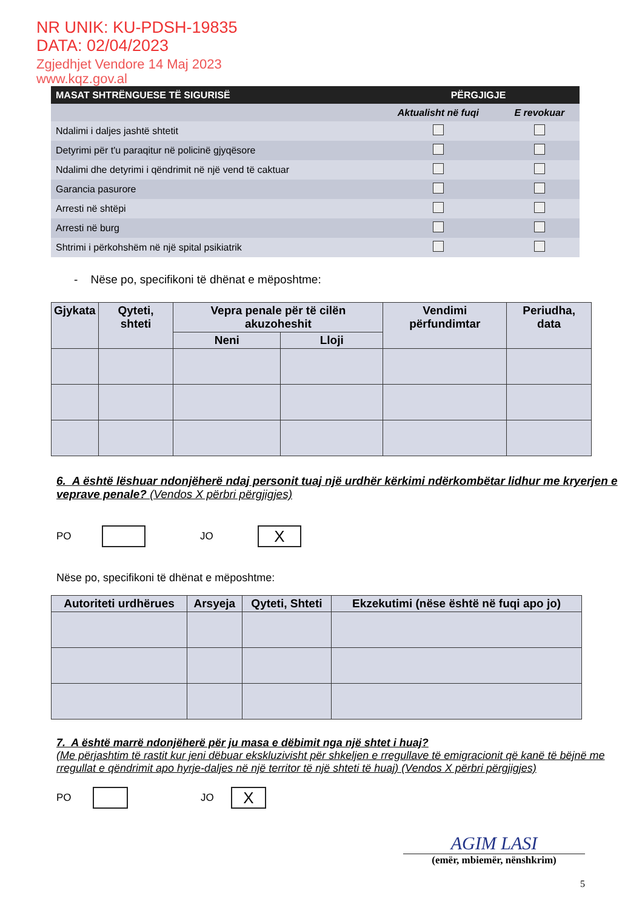NR UNIK: KU-PDSH-19835
DATA: 02/04/2023
Zgjedhjet Vendore 14 Maj 2023
www.kqz.gov.al
| MASAT SHTRËNGUESE TË SIGURISË | PËRGJIGJE | |
| | Aktualisht në fuqi | E revokuar |
| Ndalimi i daljes jashtë shtetit | | |
| Detyrimi për t'u paraqitur në policinë gjyqësore | | |
| Ndalimi dhe detyrimi i qëndrimit në një vend të caktuar | | |
| Garancia pasurore | | |
| Arresti në shtëpi | | |
| Arresti në burg | | |
| Shtrimi i përkohshëm në një spital psikiatrik | | |
- Nëse po, specifikoni të dhënat e mëposhtme:
| Gjykata | Qyteti, shteti | Vepra penale për të cilën akuzoheshit | | Vendimi përfundimtar | Periudha, data |
| --- | --- | --- | --- | --- | --- |
| | | Neni | Lloji | | |
6. A është lëshuar ndonjëherë ndaj personit tuaj një urdhër kërkimi ndërkombëtar lidhur me kryerjen e veprave penale? (Vendos X përbri përgjigjes)
PO JO X
Nëse po, specifikoni të dhënat e mëposhtme:
| Autoriteti urdhërues | Arsyeja | Qyteti, Shteti | Ekzekutimi (nëse është në fuqi apo jo) |
| --- | --- | --- | --- |
7. A është marrë ndonjëherë për ju masa e dëbimit nga një shtet i huaj?
(Me përjashtim të rastit kur jeni dëbuar ekskluzivisht për shkeljen e rregullave të emigracionit që kanë të bëjnë me rregullat e qëndrimit apo hyrje-daljes në një territor të një shteti të huaj) (Vendos X përbri përgjigjes)
PO JO X
AGIM LASI
(emër, mbiemër, nënshkrim)
5